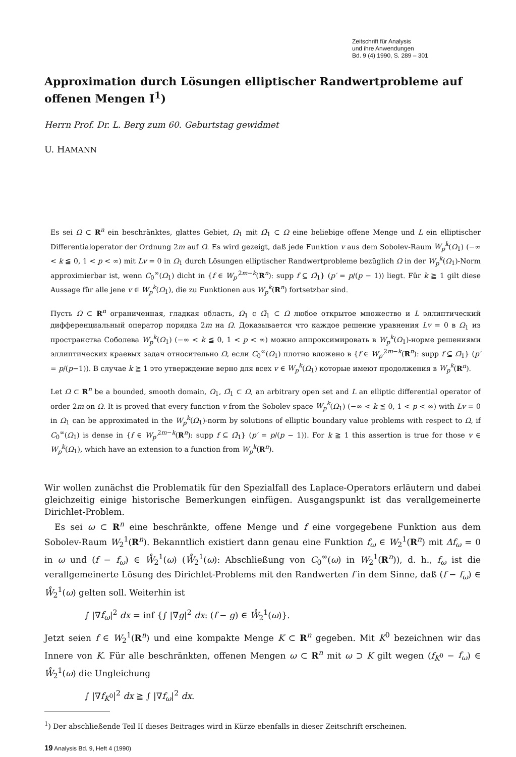Zeitschrift für Analysis
und ihre Anwendungen
Bd. 9 (4) 1990, S. 289 – 301
Approximation durch Lösungen elliptischer Randwertprobleme auf offenen Mengen I<sup>1</sup>)
Herrn Prof. Dr. L. Berg zum 60. Geburtstag gewidmet
U. HAMANN
Es sei Ω ⊂ R<sup>n</sup> ein beschränktes, glattes Gebiet, Ω<sub>1</sub> mit Ω̄<sub>1</sub> ⊂ Ω eine beliebige offene Menge und L ein elliptischer Differentialoperator der Ordnung 2m auf Ω. Es wird gezeigt, daß jede Funktion v aus dem Sobolev-Raum W<sub>p</sub><sup>k</sup>(Ω<sub>1</sub>) (−∞ < k ≦ 0, 1 < p < ∞) mit Lv = 0 in Ω<sub>1</sub> durch Lösungen elliptischer Randwertprobleme bezüglich Ω in der W<sub>p</sub><sup>k</sup>(Ω<sub>1</sub>)-Norm approximierbar ist, wenn C<sub>0</sub><sup>∞</sup>(Ω<sub>1</sub>) dicht in {f ∈ W<sub>p′</sub><sup>2m−k</sup>(R<sup>n</sup>): supp f ⊆ Ω̄<sub>1</sub>} (p′ = p/(p − 1)) liegt. Für k ≧ 1 gilt diese Aussage für alle jene v ∈ W<sub>p</sub><sup>k</sup>(Ω<sub>1</sub>), die zu Funktionen aus W<sub>p</sub><sup>k</sup>(R<sup>n</sup>) fortsetzbar sind.
Пусть Ω ⊂ R<sup>n</sup> ограниченная, гладкая область, Ω<sub>1</sub> с Ω̄<sub>1</sub> ⊂ Ω любое открытое множество и L эллиптический дифференциальный оператор порядка 2m на Ω. Доказывается что каждое решение уравнения Lv = 0 в Ω<sub>1</sub> из пространства Соболева W<sub>p</sub><sup>k</sup>(Ω<sub>1</sub>) (−∞ < k ≦ 0, 1 < p < ∞) можно аппроксимировать в W<sub>p</sub><sup>k</sup>(Ω<sub>1</sub>)-норме решениями эллиптических краевых задач относительно Ω, если C<sub>0</sub><sup>∞</sup>(Ω<sub>1</sub>) плотно вложено в {f ∈ W<sub>p′</sub><sup>2m−k</sup>(R<sup>n</sup>): supp f ⊆ Ω̄<sub>1</sub>} (p′ = p/(p−1)). В случае k ≧ 1 это утверждение верно для всех v ∈ W<sub>p</sub><sup>k</sup>(Ω<sub>1</sub>) которые имеют продолжения в W<sub>p</sub><sup>k</sup>(R<sup>n</sup>).
Let Ω ⊂ R<sup>n</sup> be a bounded, smooth domain, Ω<sub>1</sub>, Ω̄<sub>1</sub> ⊂ Ω, an arbitrary open set and L an elliptic differential operator of order 2m on Ω. It is proved that every function v from the Sobolev space W<sub>p</sub><sup>k</sup>(Ω<sub>1</sub>) (−∞ < k ≦ 0, 1 < p < ∞) with Lv = 0 in Ω<sub>1</sub> can be approximated in the W<sub>p</sub><sup>k</sup>(Ω<sub>1</sub>)-norm by solutions of elliptic boundary value problems with respect to Ω, if C<sub>0</sub><sup>∞</sup>(Ω<sub>1</sub>) is dense in {f ∈ W<sub>p′</sub><sup>2m−k</sup>(R<sup>n</sup>): supp f ⊆ Ω̄<sub>1</sub>} (p′ = p/(p − 1)). For k ≧ 1 this assertion is true for those v ∈ W<sub>p</sub><sup>k</sup>(Ω<sub>1</sub>), which have an extension to a function from W<sub>p</sub><sup>k</sup>(R<sup>n</sup>).
Wir wollen zunächst die Problematik für den Spezialfall des Laplace-Operators erläutern und dabei gleichzeitig einige historische Bemerkungen einfügen. Ausgangspunkt ist das verallgemeinerte Dirichlet-Problem.
Es sei ω ⊂ R<sup>n</sup> eine beschränkte, offene Menge und f eine vorgegebene Funktion aus dem Sobolev-Raum W<sub>2</sub><sup>1</sup>(R<sup>n</sup>). Bekanntlich existiert dann genau eine Funktion f<sub>ω</sub> ∈ W<sub>2</sub><sup>1</sup>(R<sup>n</sup>) mit Δf<sub>ω</sub> = 0 in ω und (f − f<sub>ω</sub>) ∈ W̊<sub>2</sub><sup>1</sup>(ω) (W̊<sub>2</sub><sup>1</sup>(ω): Abschließung von C<sub>0</sub><sup>∞</sup>(ω) in W<sub>2</sub><sup>1</sup>(R<sup>n</sup>)), d. h., f<sub>ω</sub> ist die verallgemeinerte Lösung des Dirichlet-Problems mit den Randwerten f in dem Sinne, daß (f − f<sub>ω</sub>) ∈ W̊<sub>2</sub><sup>1</sup>(ω) gelten soll. Weiterhin ist
∫ |∇f<sub>ω</sub>|<sup>2</sup> dx = inf {∫ |∇g|<sup>2</sup> dx: (f − g) ∈ W̊<sub>2</sub><sup>1</sup>(ω)}.
Jetzt seien f ∈ W<sub>2</sub><sup>1</sup>(R<sup>n</sup>) und eine kompakte Menge K ⊂ R<sup>n</sup> gegeben. Mit K<sup>0</sup> bezeichnen wir das Innere von K. Für alle beschränkten, offenen Mengen ω ⊂ R<sup>n</sup> mit ω ⊃ K gilt wegen (f<sub>K<sup>0</sup></sub> − f<sub>ω</sub>) ∈ W̊<sub>2</sub><sup>1</sup>(ω) die Ungleichung
∫ |∇f<sub>K<sup>0</sup></sub>|<sup>2</sup> dx ≧ ∫ |∇f<sub>ω</sub>|<sup>2</sup> dx.
<sup>1</sup>) Der abschließende Teil II dieses Beitrages wird in Kürze ebenfalls in dieser Zeitschrift erscheinen.
19 Analysis Bd. 9, Heft 4 (1990)